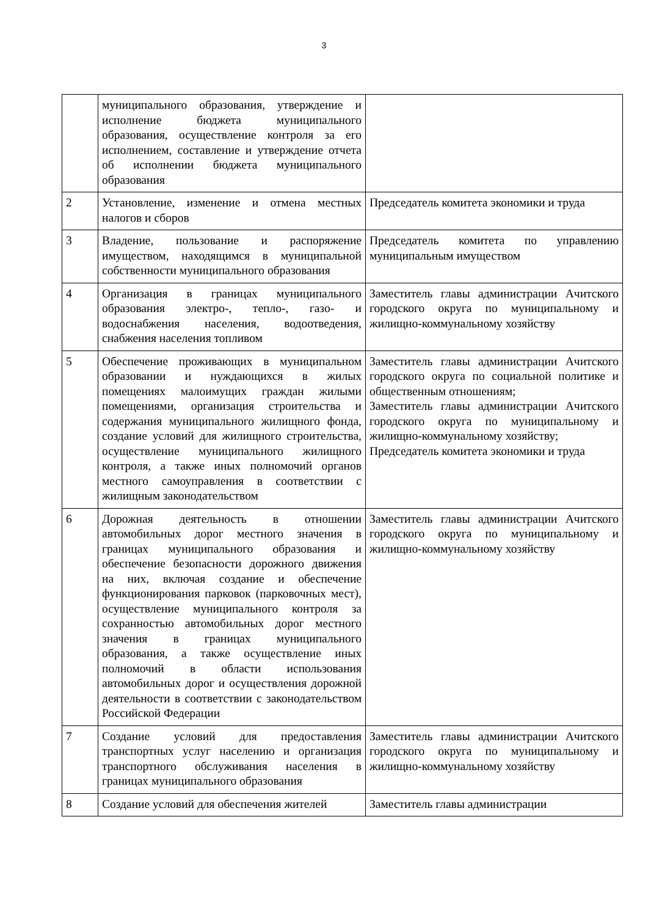3
| | муниципального образования, утверждение и исполнение бюджета муниципального образования, осуществление контроля за его исполнением, составление и утверждение отчета об исполнении бюджета муниципального образования | |
| 2 | Установление, изменение и отмена местных налогов и сборов | Председатель комитета экономики и труда |
| 3 | Владение, пользование и распоряжение имуществом, находящимся в муниципальной собственности муниципального образования | Председатель комитета по управлению муниципальным имуществом |
| 4 | Организация в границах муниципального образования электро-, тепло-, газо- и водоснабжения населения, водоотведения, снабжения населения топливом | Заместитель главы администрации Ачитского городского округа по муниципальному и жилищно-коммунальному хозяйству |
| 5 | Обеспечение проживающих в муниципальном образовании и нуждающихся в жилых помещениях малоимущих граждан жилыми помещениями, организация строительства и содержания муниципального жилищного фонда, создание условий для жилищного строительства, осуществление муниципального жилищного контроля, а также иных полномочий органов местного самоуправления в соответствии с жилищным законодательством | Заместитель главы администрации Ачитского городского округа по социальной политике и общественным отношениям; Заместитель главы администрации Ачитского городского округа по муниципальному и жилищно-коммунальному хозяйству; Председатель комитета экономики и труда |
| 6 | Дорожная деятельность в отношении автомобильных дорог местного значения в границах муниципального образования и обеспечение безопасности дорожного движения на них, включая создание и обеспечение функционирования парковок (парковочных мест), осуществление муниципального контроля за сохранностью автомобильных дорог местного значения в границах муниципального образования, а также осуществление иных полномочий в области использования автомобильных дорог и осуществления дорожной деятельности в соответствии с законодательством Российской Федерации | Заместитель главы администрации Ачитского городского округа по муниципальному и жилищно-коммунальному хозяйству |
| 7 | Создание условий для предоставления транспортных услуг населению и организация транспортного обслуживания населения в границах муниципального образования | Заместитель главы администрации Ачитского городского округа по муниципальному и жилищно-коммунальному хозяйству |
| 8 | Создание условий для обеспечения жителей | Заместитель главы администрации |